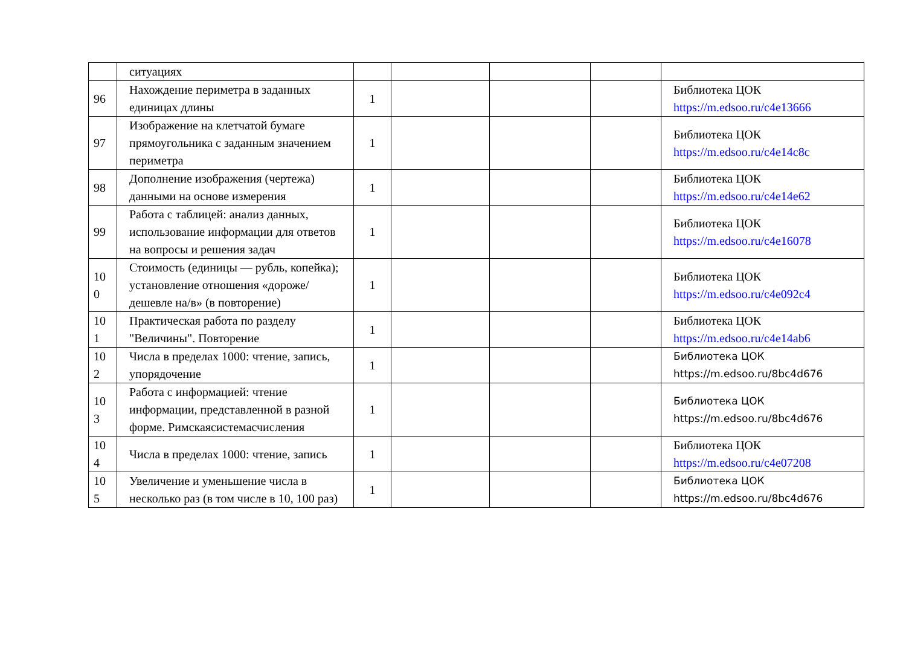| | ситуациях | | | | | |
| 96 | Нахождение периметра в заданных единицах длины | 1 | | | | Библиотека ЦОК https://m.edsoo.ru/c4e13666 |
| 97 | Изображение на клетчатой бумаге прямоугольника с заданным значением периметра | 1 | | | | Библиотека ЦОК https://m.edsoo.ru/c4e14c8c |
| 98 | Дополнение изображения (чертежа) данными на основе измерения | 1 | | | | Библиотека ЦОК https://m.edsoo.ru/c4e14e62 |
| 99 | Работа с таблицей: анализ данных, использование информации для ответов на вопросы и решения задач | 1 | | | | Библиотека ЦОК https://m.edsoo.ru/c4e16078 |
| 10 0 | Стоимость (единицы — рубль, копейка); установление отношения «дороже/дешевле на/в» (в повторение) | 1 | | | | Библиотека ЦОК https://m.edsoo.ru/c4e092c4 |
| 10 1 | Практическая работа по разделу "Величины". Повторение | 1 | | | | Библиотека ЦОК https://m.edsoo.ru/c4e14ab6 |
| 10 2 | Числа в пределах 1000: чтение, запись, упорядочение | 1 | | | | Библиотека ЦОК https://m.edsoo.ru/8bc4d676 |
| 10 3 | Работа с информацией: чтение информации, представленной в разной форме. Римскаясистемасчисления | 1 | | | | Библиотека ЦОК https://m.edsoo.ru/8bc4d676 |
| 10 4 | Числа в пределах 1000: чтение, запись | 1 | | | | Библиотека ЦОК https://m.edsoo.ru/c4e07208 |
| 10 5 | Увеличение и уменьшение числа в несколько раз (в том числе в 10, 100 раз) | 1 | | | | Библиотека ЦОК https://m.edsoo.ru/8bc4d676 |